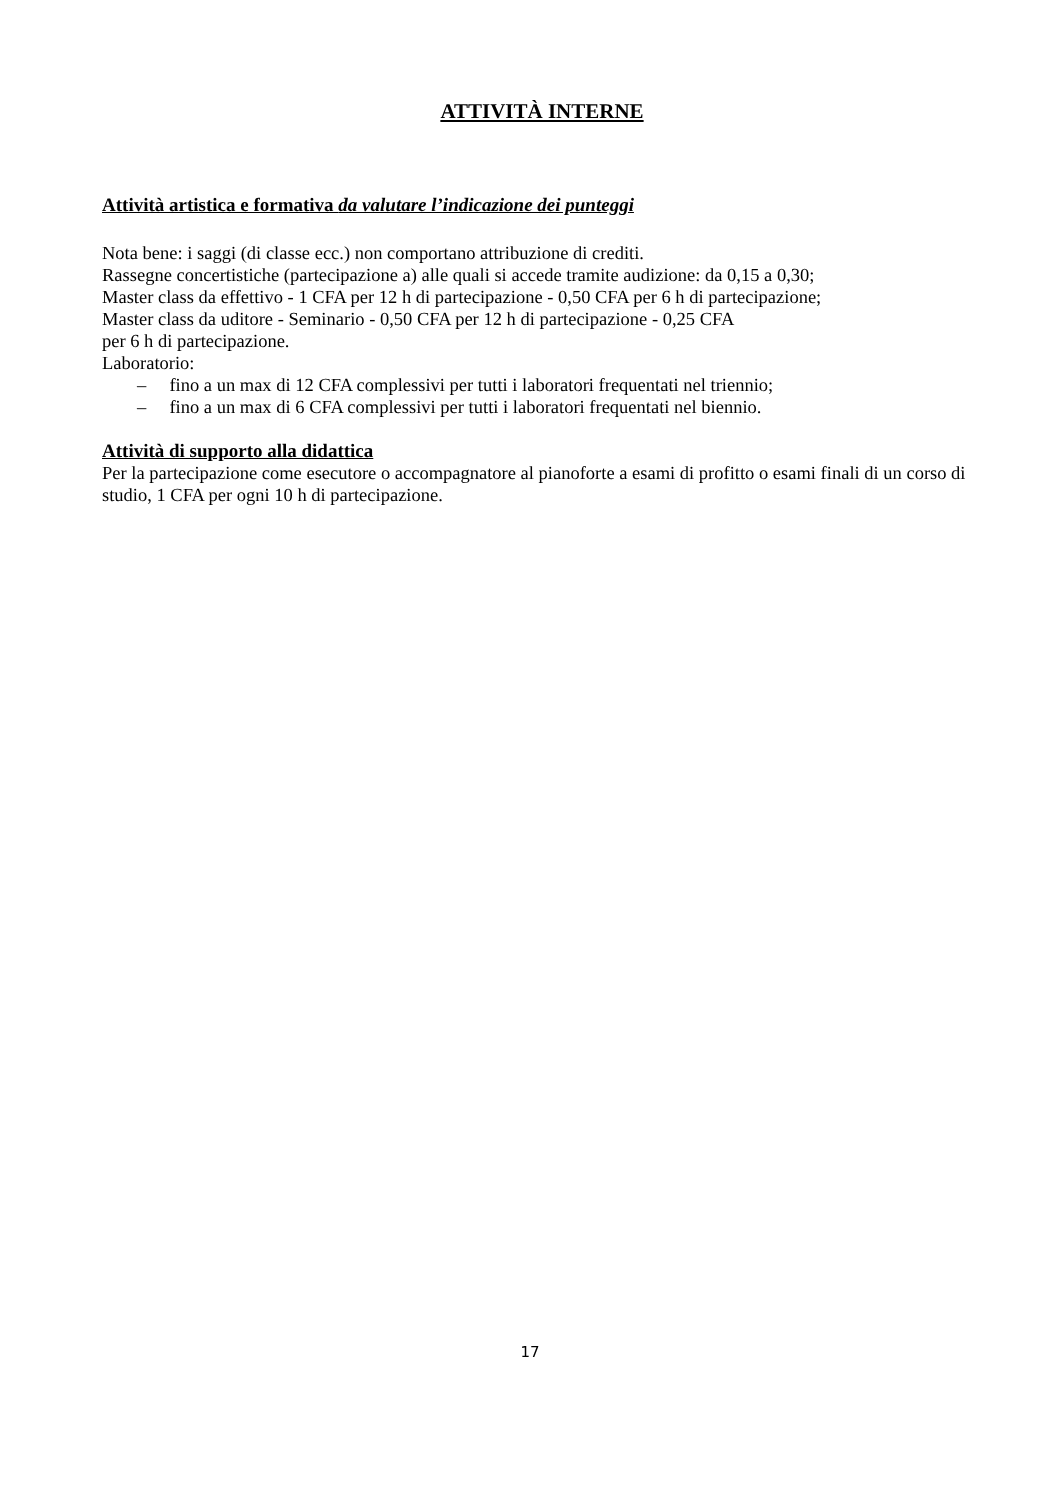ATTIVITÀ INTERNE
Attività artistica e formativa da valutare l’indicazione dei punteggi
Nota bene: i saggi (di classe ecc.) non comportano attribuzione di crediti.
Rassegne concertistiche (partecipazione a) alle quali si accede tramite audizione: da 0,15 a 0,30;
Master class da effettivo - 1 CFA per 12 h di partecipazione - 0,50 CFA per 6 h di partecipazione;
Master class da uditore - Seminario - 0,50 CFA per 12 h di partecipazione - 0,25 CFA
per 6 h di partecipazione.
Laboratorio:
– fino a un max di 12 CFA complessivi per tutti i laboratori frequentati nel triennio;
– fino a un max di 6 CFA complessivi per tutti i laboratori frequentati nel biennio.
Attività di supporto alla didattica
Per la partecipazione come esecutore o accompagnatore al pianoforte a esami di profitto o esami finali di un corso di studio, 1 CFA per ogni 10 h di partecipazione.
17